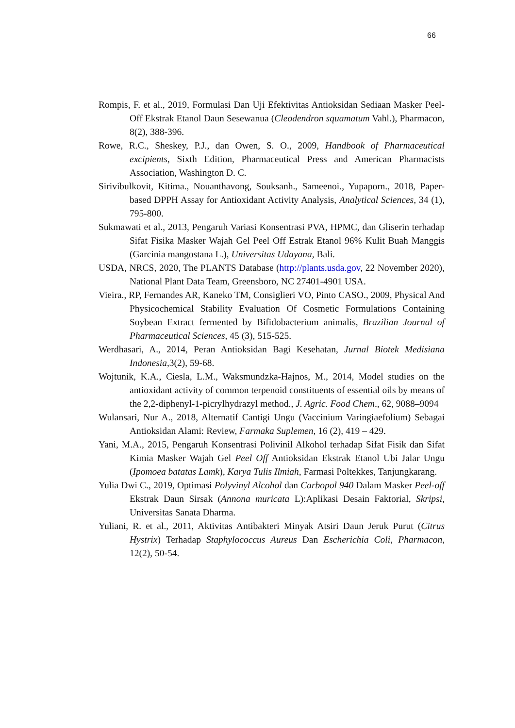66
Rompis, F. et al., 2019, Formulasi Dan Uji Efektivitas Antioksidan Sediaan Masker Peel-Off Ekstrak Etanol Daun Sesewanua (Cleodendron squamatum Vahl.), Pharmacon, 8(2), 388-396.
Rowe, R.C., Sheskey, P.J., dan Owen, S. O., 2009, Handbook of Pharmaceutical excipients, Sixth Edition, Pharmaceutical Press and American Pharmacists Association, Washington D. C.
Sirivibulkovit, Kitima., Nouanthavong, Souksanh., Sameenoi., Yupaporn., 2018, Paper-based DPPH Assay for Antioxidant Activity Analysis, Analytical Sciences, 34 (1), 795-800.
Sukmawati et al., 2013, Pengaruh Variasi Konsentrasi PVA, HPMC, dan Gliserin terhadap Sifat Fisika Masker Wajah Gel Peel Off Estrak Etanol 96% Kulit Buah Manggis (Garcinia mangostana L.), Universitas Udayana, Bali.
USDA, NRCS, 2020, The PLANTS Database (http://plants.usda.gov, 22 November 2020), National Plant Data Team, Greensboro, NC 27401-4901 USA.
Vieira., RP, Fernandes AR, Kaneko TM, Consiglieri VO, Pinto CASO., 2009, Physical And Physicochemical Stability Evaluation Of Cosmetic Formulations Containing Soybean Extract fermented by Bifidobacterium animalis, Brazilian Journal of Pharmaceutical Sciences, 45 (3), 515-525.
Werdhasari, A., 2014, Peran Antioksidan Bagi Kesehatan, Jurnal Biotek Medisiana Indonesia,3(2), 59-68.
Wojtunik, K.A., Ciesla, L.M., Waksmundzka-Hajnos, M., 2014, Model studies on the antioxidant activity of common terpenoid constituents of essential oils by means of the 2,2-diphenyl-1-picrylhydrazyl method., J. Agric. Food Chem., 62, 9088–9094
Wulansari, Nur A., 2018, Alternatif Cantigi Ungu (Vaccinium Varingiaefolium) Sebagai Antioksidan Alami: Review, Farmaka Suplemen, 16 (2), 419 – 429.
Yani, M.A., 2015, Pengaruh Konsentrasi Polivinil Alkohol terhadap Sifat Fisik dan Sifat Kimia Masker Wajah Gel Peel Off Antioksidan Ekstrak Etanol Ubi Jalar Ungu (Ipomoea batatas Lamk), Karya Tulis Ilmiah, Farmasi Poltekkes, Tanjungkarang.
Yulia Dwi C., 2019, Optimasi Polyvinyl Alcohol dan Carbopol 940 Dalam Masker Peel-off Ekstrak Daun Sirsak (Annona muricata L):Aplikasi Desain Faktorial, Skripsi, Universitas Sanata Dharma.
Yuliani, R. et al., 2011, Aktivitas Antibakteri Minyak Atsiri Daun Jeruk Purut (Citrus Hystrix) Terhadap Staphylococcus Aureus Dan Escherichia Coli, Pharmacon, 12(2), 50-54.